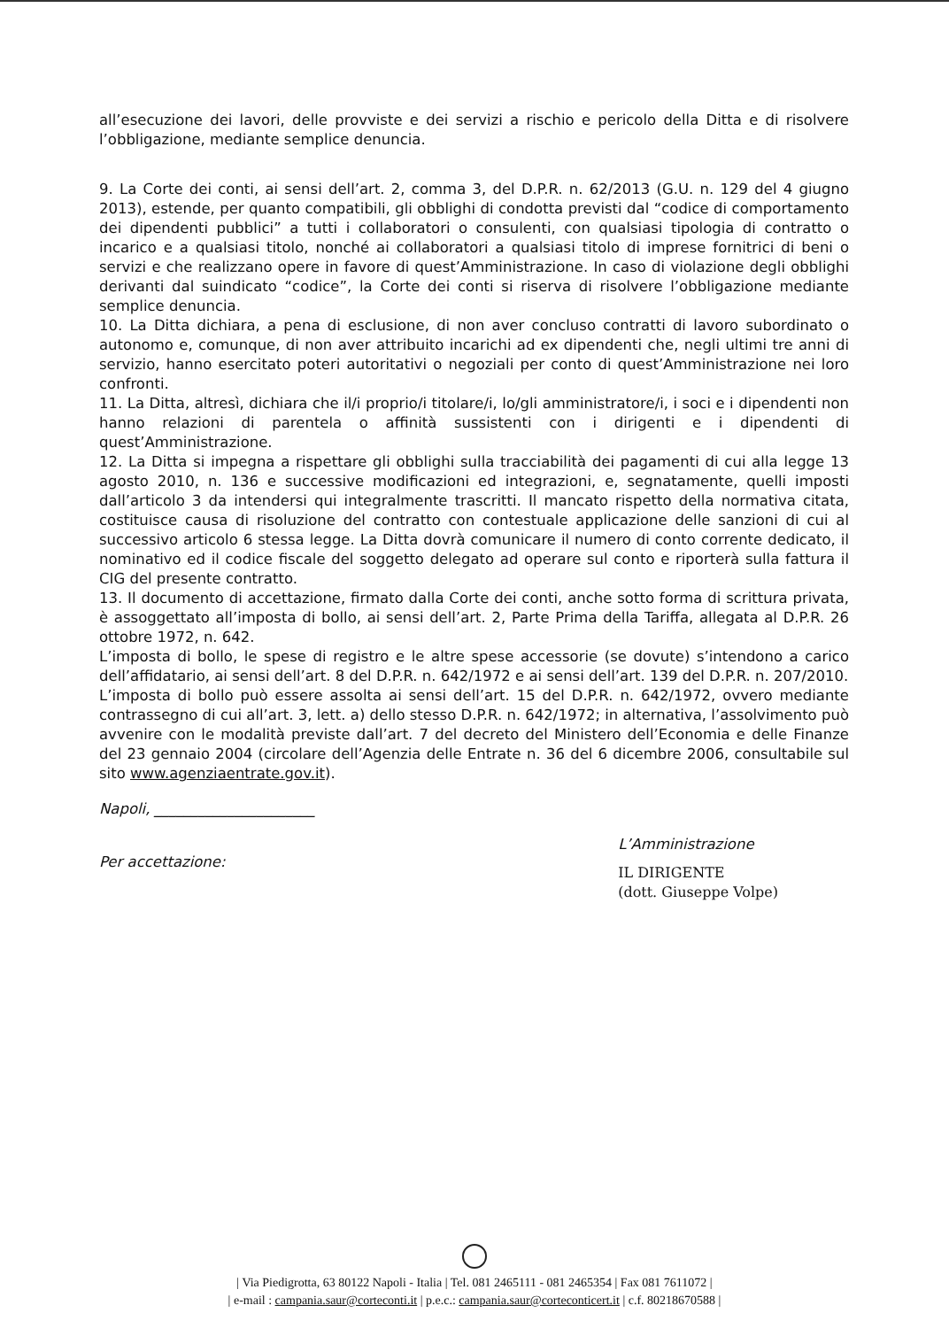all’esecuzione dei lavori, delle provviste e dei servizi a rischio e pericolo della Ditta e di risolvere l’obbligazione, mediante semplice denuncia.
9. La Corte dei conti, ai sensi dell’art. 2, comma 3, del D.P.R. n. 62/2013 (G.U. n. 129 del 4 giugno 2013), estende, per quanto compatibili, gli obblighi di condotta previsti dal “codice di comportamento dei dipendenti pubblici” a tutti i collaboratori o consulenti, con qualsiasi tipologia di contratto o incarico e a qualsiasi titolo, nonché ai collaboratori a qualsiasi titolo di imprese fornitrici di beni o servizi e che realizzano opere in favore di quest’Amministrazione. In caso di violazione degli obblighi derivanti dal suindicato “codice”, la Corte dei conti si riserva di risolvere l’obbligazione mediante semplice denuncia.
10. La Ditta dichiara, a pena di esclusione, di non aver concluso contratti di lavoro subordinato o autonomo e, comunque, di non aver attribuito incarichi ad ex dipendenti che, negli ultimi tre anni di servizio, hanno esercitato poteri autoritativi o negoziali per conto di quest’Amministrazione nei loro confronti.
11. La Ditta, altresì, dichiara che il/i proprio/i titolare/i, lo/gli amministratore/i, i soci e i dipendenti non hanno relazioni di parentela o affinità sussistenti con i dirigenti e i dipendenti di quest’Amministrazione.
12. La Ditta si impegna a rispettare gli obblighi sulla tracciabilità dei pagamenti di cui alla legge 13 agosto 2010, n. 136 e successive modificazioni ed integrazioni, e, segnatamente, quelli imposti dall’articolo 3 da intendersi qui integralmente trascritti. Il mancato rispetto della normativa citata, costituisce causa di risoluzione del contratto con contestuale applicazione delle sanzioni di cui al successivo articolo 6 stessa legge. La Ditta dovrà comunicare il numero di conto corrente dedicato, il nominativo ed il codice fiscale del soggetto delegato ad operare sul conto e riporterà sulla fattura il CIG del presente contratto.
13. Il documento di accettazione, firmato dalla Corte dei conti, anche sotto forma di scrittura privata, è assoggettato all’imposta di bollo, ai sensi dell’art. 2, Parte Prima della Tariffa, allegata al D.P.R. 26 ottobre 1972, n. 642.
L’imposta di bollo, le spese di registro e le altre spese accessorie (se dovute) s’intendono a carico dell’affidatario, ai sensi dell’art. 8 del D.P.R. n. 642/1972 e ai sensi dell’art. 139 del D.P.R. n. 207/2010.
L’imposta di bollo può essere assolta ai sensi dell’art. 15 del D.P.R. n. 642/1972, ovvero mediante contrassegno di cui all’art. 3, lett. a) dello stesso D.P.R. n. 642/1972; in alternativa, l’assolvimento può avvenire con le modalità previste dall’art. 7 del decreto del Ministero dell’Economia e delle Finanze del 23 gennaio 2004 (circolare dell’Agenzia delle Entrate n. 36 del 6 dicembre 2006, consultabile sul sito www.agenziaentrate.gov.it).
Napoli, ______________________
Per accettazione:
L’Amministrazione
IL DIRIGENTE
(dott. Giuseppe Volpe)
| Via Piedigrotta, 63 80122 Napoli - Italia | Tel. 081 2465111 - 081 2465354 | Fax 081 7611072 |
| e-mail : campania.saur@corteconti.it | p.e.c.: campania.saur@corteconticert.it | c.f. 80218670588 |